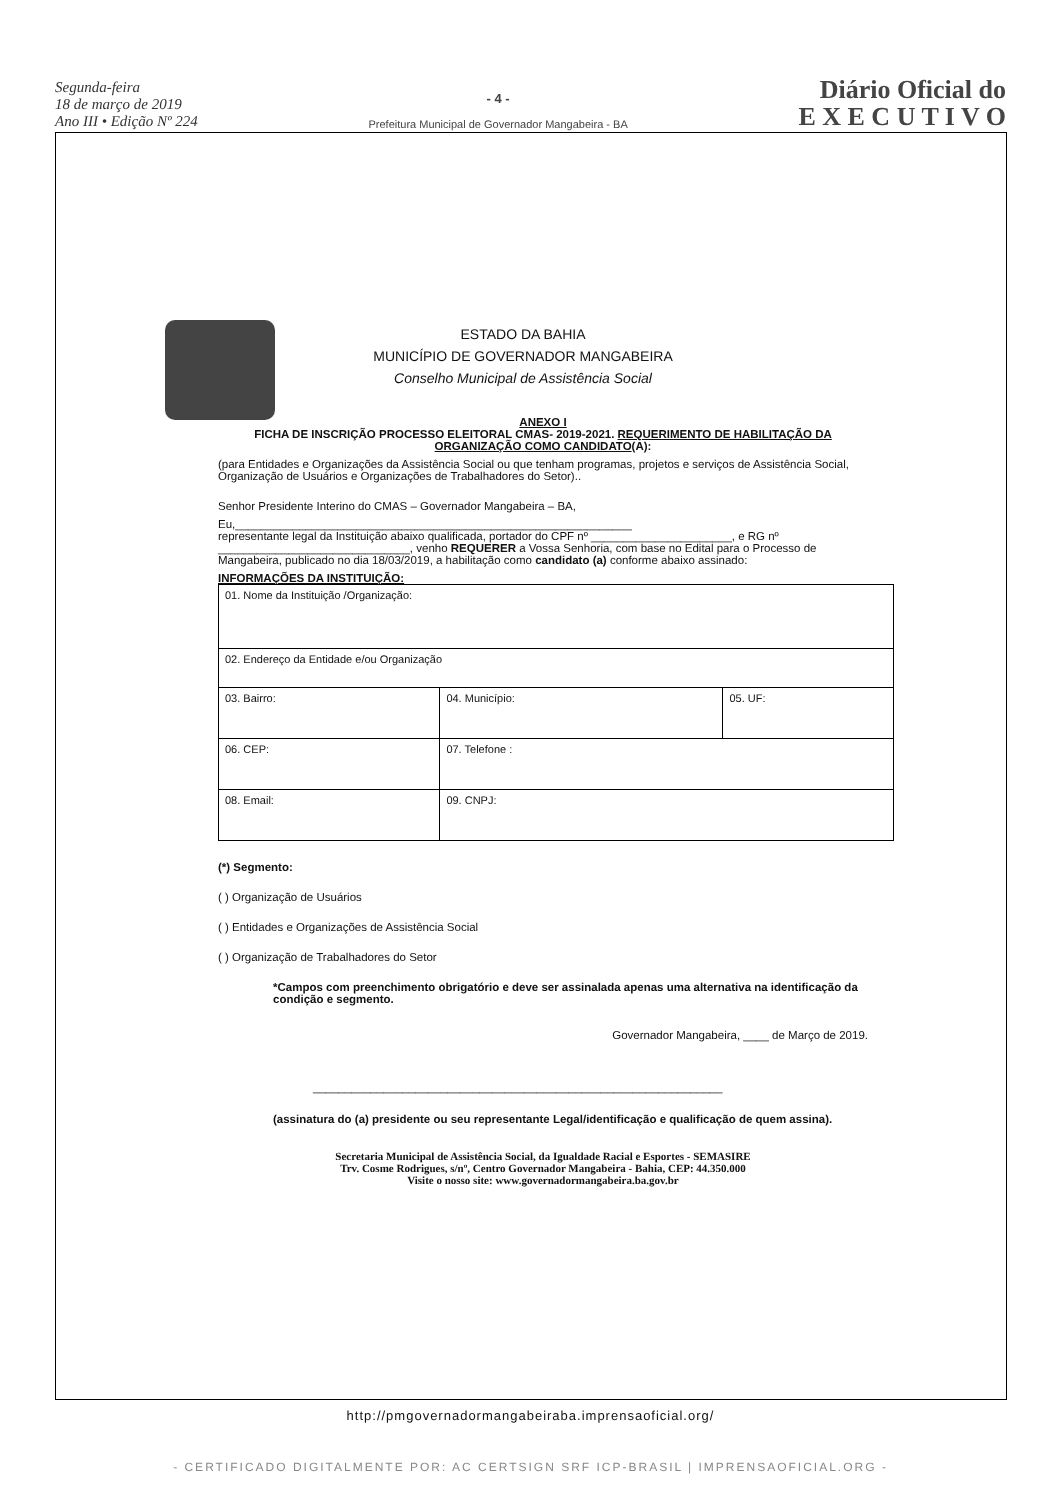Segunda-feira
18 de março de 2019
Ano III • Edição Nº 224
- 4 -
Prefeitura Municipal de Governador Mangabeira - BA
Diário Oficial do
E X E C U T I V O
ESTADO DA BAHIA
MUNICÍPIO DE GOVERNADOR MANGABEIRA
Conselho Municipal de Assistência Social
ANEXO I
FICHA DE INSCRIÇÃO PROCESSO ELEITORAL CMAS- 2019-2021. REQUERIMENTO DE HABILITAÇÃO DA ORGANIZAÇÃO COMO CANDIDATO(A):
(para Entidades e Organizações da Assistência Social ou que tenham programas, projetos e serviços de Assistência Social, Organização de Usuários e Organizações de Trabalhadores do Setor)..
Senhor Presidente Interino do CMAS – Governador Mangabeira – BA,
Eu,______________________________________________________________
representante legal da Instituição abaixo qualificada, portador do CPF nº ______________________, e RG nº ______________________________, venho REQUERER a Vossa Senhoria, com base no Edital para o Processo de Mangabeira, publicado no dia 18/03/2019, a habilitação como candidato (a) conforme abaixo assinado:
INFORMAÇÕES DA INSTITUIÇÃO:
| 01. Nome da Instituição /Organização: | | |
| 02. Endereço da Entidade e/ou Organização | | |
| 03. Bairro: | 04. Município: | 05. UF: |
| 06. CEP: | 07. Telefone : | |
| 08. Email: | 09. CNPJ: | |
(*) Segmento:
( ) Organização de Usuários
( ) Entidades e Organizações de Assistência Social
( ) Organização de Trabalhadores do Setor
*Campos com preenchimento obrigatório e deve ser assinalada apenas uma alternativa na identificação da condição e segmento.
Governador Mangabeira, ____ de Março de 2019.
________________________________________________________________
(assinatura do (a) presidente ou seu representante Legal/identificação e qualificação de quem assina).
Secretaria Municipal de Assistência Social, da Igualdade Racial e Esportes - SEMASIRE
Trv. Cosme Rodrigues, s/nº, Centro Governador Mangabeira - Bahia, CEP: 44.350.000
Visite o nosso site: www.governadormangabeira.ba.gov.br
http://pmgovernadormangabeiraba.imprensaoficial.org/
- CERTIFICADO DIGITALMENTE POR: AC CERTSIGN SRF ICP-BRASIL | IMPRENSAOFICIAL.ORG -